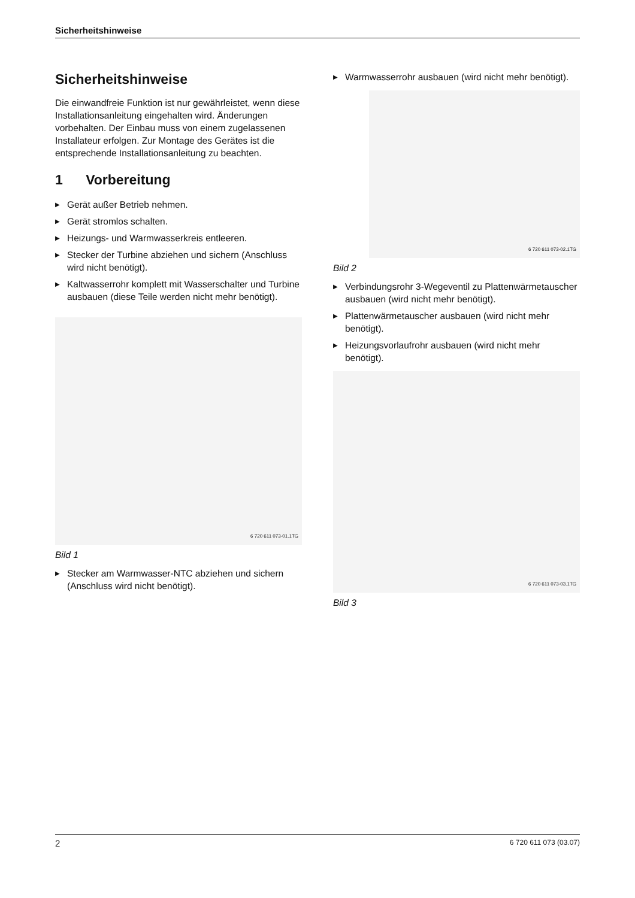Sicherheitshinweise
Sicherheitshinweise
Die einwandfreie Funktion ist nur gewährleistet, wenn diese Installationsanleitung eingehalten wird. Änderungen vorbehalten. Der Einbau muss von einem zugelassenen Installateur erfolgen. Zur Montage des Gerätes ist die entsprechende Installationsanleitung zu beachten.
1 Vorbereitung
▶ Gerät außer Betrieb nehmen.
▶ Gerät stromlos schalten.
▶ Heizungs- und Warmwasserkreis entleeren.
▶ Stecker der Turbine abziehen und sichern (Anschluss wird nicht benötigt).
▶ Kaltwasserrohr komplett mit Wasserschalter und Turbine ausbauen (diese Teile werden nicht mehr benötigt).
6 720 611 073-01.1TG
Bild 1
▶ Stecker am Warmwasser-NTC abziehen und sichern (Anschluss wird nicht benötigt).
▶ Warmwasserrohr ausbauen (wird nicht mehr benötigt).
6 720 611 073-02.1TG
Bild 2
▶ Verbindungsrohr 3-Wegeventil zu Plattenwärmetauscher ausbauen (wird nicht mehr benötigt).
▶ Plattenwärmetauscher ausbauen (wird nicht mehr benötigt).
▶ Heizungsvorlaufrohr ausbauen (wird nicht mehr benötigt).
6 720 611 073-03.1TG
Bild 3
2 6 720 611 073 (03.07)